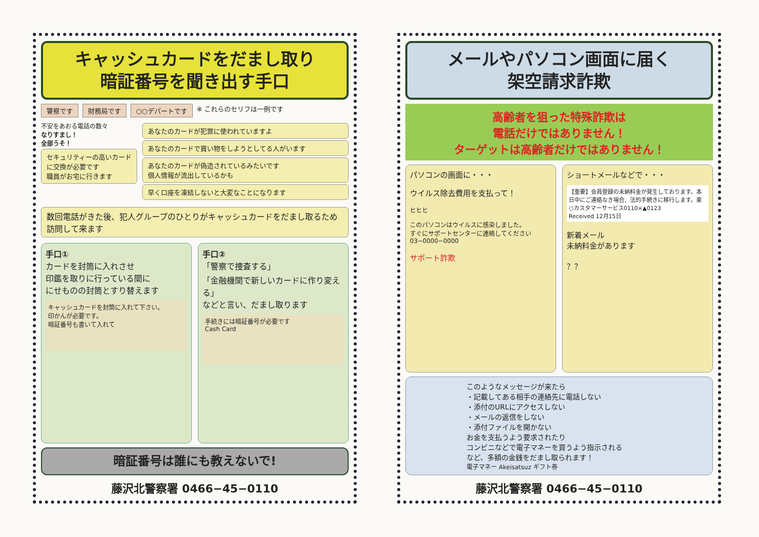キャッシュカードをだまし取り
暗証番号を聞き出す手口
警察です 財務局です ○○デパートです ※ これらのセリフは一例です
不安をあおる電話の数々
なりすまし！
全部うそ！
セキュリティーの高いカードに交換が必要です
職員がお宅に行きます
あなたのカードが犯罪に使われていますよ
あなたのカードで買い物をしようとしてる人がいます
あなたのカードが偽造されているみたいです
個人情報が流出しているかも
早く口座を凍結しないと大変なことになります
数回電話がきた後、犯人グループのひとりがキャッシュカードをだまし取るため訪問して来ます
手口①
カードを封筒に入れさせ
印鑑を取りに行っている間に
にせものの封筒とすり替えます
キャッシュカードを封筒に入れて下さい。
印かんが必要です。
暗証番号も書いて入れて
手口②
「警察で捜査する」
「金融機関で新しいカードに作り変える」
などと言い、だまし取ります
手続きには暗証番号が必要です
Cash Card
暗証番号は誰にも教えないで!
藤沢北警察署 0466−45−0110
メールやパソコン画面に届く
架空請求詐欺
高齢者を狙った特殊詐欺は
電話だけではありません！
ターゲットは高齢者だけではありません！
パソコンの画面に・・・
ウイルス除去費用を支払って！
ヒヒヒ
このパソコンはウイルスに感染しました。
すぐにサポートセンターに連絡してください
03−0000−0000
サポート詐欺
ショートメールなどで・・・
【重要】会員登録の未納料金が発生しております。本日中にご連絡なき場合、法的手続きに移行します。楽○カスタマーサービス0110×▲0123
Received 12月15日
新着メール
未納料金があります
？？
このようなメッセージが来たら
・記載してある相手の連絡先に電話しない
・添付のURLにアクセスしない
・メールの返信をしない
・添付ファイルを開かない
お金を支払うよう要求されたり
コンビニなどで電子マネーを買うよう指示される
など、多額の金銭をだまし取られます！
電子マネー Akeisatsuz ギフト券
藤沢北警察署 0466−45−0110